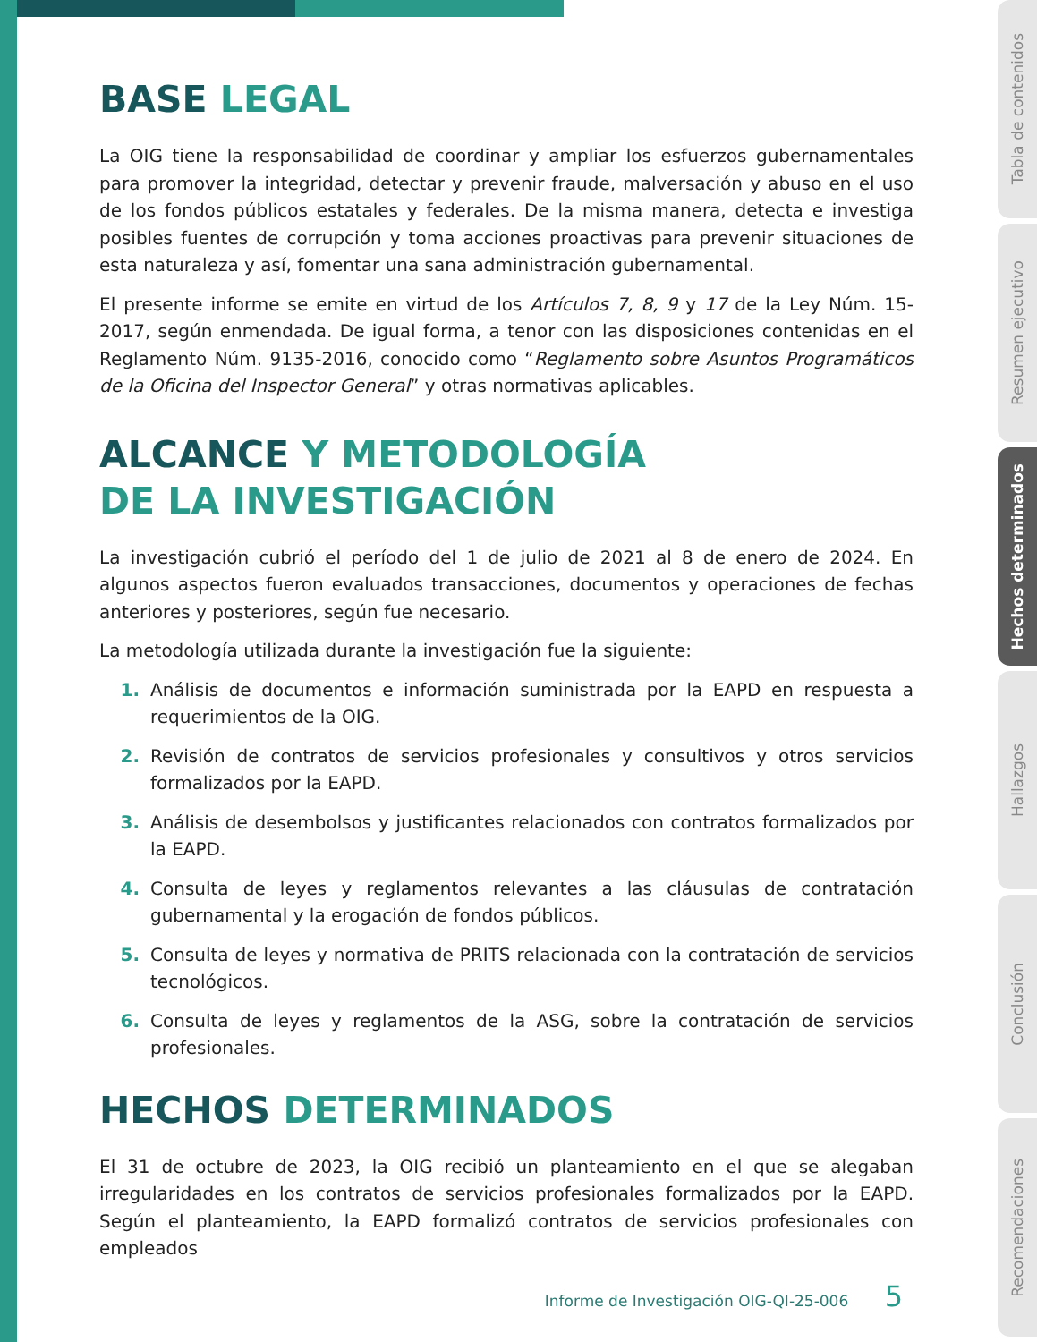BASE LEGAL
La OIG tiene la responsabilidad de coordinar y ampliar los esfuerzos gubernamentales para promover la integridad, detectar y prevenir fraude, malversación y abuso en el uso de los fondos públicos estatales y federales. De la misma manera, detecta e investiga posibles fuentes de corrupción y toma acciones proactivas para prevenir situaciones de esta naturaleza y así, fomentar una sana administración gubernamental.
El presente informe se emite en virtud de los Artículos 7, 8, 9 y 17 de la Ley Núm. 15-2017, según enmendada. De igual forma, a tenor con las disposiciones contenidas en el Reglamento Núm. 9135-2016, conocido como “Reglamento sobre Asuntos Programáticos de la Oficina del Inspector General” y otras normativas aplicables.
ALCANCE Y METODOLOGÍA
DE LA INVESTIGACIÓN
La investigación cubrió el período del 1 de julio de 2021 al 8 de enero de 2024. En algunos aspectos fueron evaluados transacciones, documentos y operaciones de fechas anteriores y posteriores, según fue necesario.
La metodología utilizada durante la investigación fue la siguiente:
1. Análisis de documentos e información suministrada por la EAPD en respuesta a requerimientos de la OIG.
2. Revisión de contratos de servicios profesionales y consultivos y otros servicios formalizados por la EAPD.
3. Análisis de desembolsos y justificantes relacionados con contratos formalizados por la EAPD.
4. Consulta de leyes y reglamentos relevantes a las cláusulas de contratación gubernamental y la erogación de fondos públicos.
5. Consulta de leyes y normativa de PRITS relacionada con la contratación de servicios tecnológicos.
6. Consulta de leyes y reglamentos de la ASG, sobre la contratación de servicios profesionales.
HECHOS DETERMINADOS
El 31 de octubre de 2023, la OIG recibió un planteamiento en el que se alegaban irregularidades en los contratos de servicios profesionales formalizados por la EAPD. Según el planteamiento, la EAPD formalizó contratos de servicios profesionales con empleados
Informe de Investigación OIG-QI-25-006 5
Tabla de contenidos
Resumen ejecutivo
Hechos determinados
Hallazgos
Conclusión
Recomendaciones